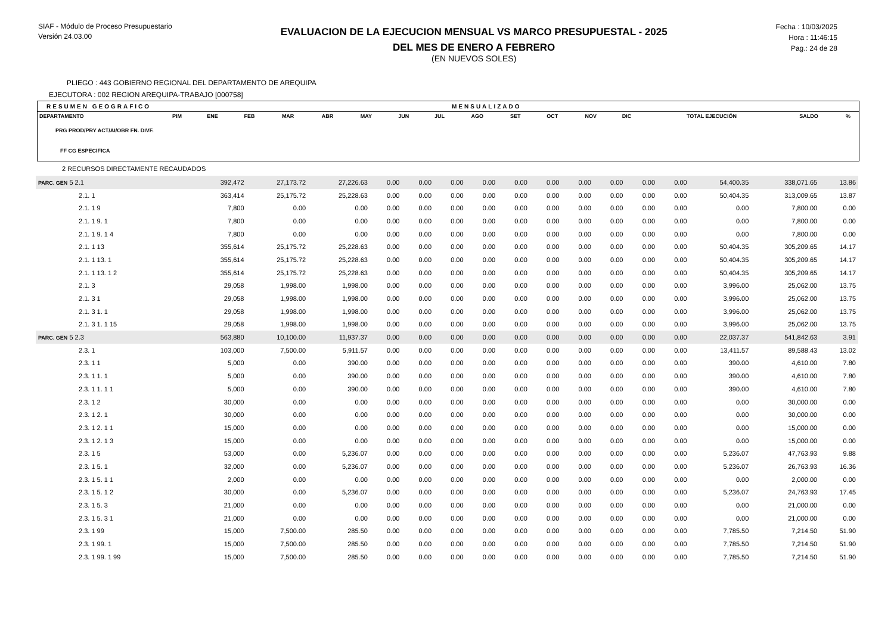SIAF - Módulo de Proceso Presupuestario
Versión 24.03.00
EVALUACION DE LA EJECUCION MENSUAL VS MARCO PRESUPUESTAL - 2025
DEL MES DE ENERO A FEBRERO
(EN NUEVOS SOLES)
Fecha : 10/03/2025
Hora : 11:46:15
Pag.: 24 de 28
PLIEGO : 443 GOBIERNO REGIONAL DEL DEPARTAMENTO DE AREQUIPA
EJECUTORA : 002 REGION AREQUIPA-TRABAJO [000758]
RESUMEN GEOGRAFICO MENSUALIZADO
| DEPARTAMENTO | PIM | ENE | FEB | MAR | ABR | MAY | JUN | JUL | AGO | SET | OCT | NOV | DIC | TOTAL EJECUCIÓN | SALDO | % |
| PRG PROD/PRY ACT/AI/OBR FN. DIVF. | | | | | | | | | | | | | | | | |
| FF CG ESPECIFICA | | | | | | | | | | | | | | | | |
2 RECURSOS DIRECTAMENTE RECAUDADOS
| PARC. GEN 5 2.1 | 392,472 | 27,173.72 | 27,226.63 | 0.00 | 0.00 | 0.00 | 0.00 | 0.00 | 0.00 | 0.00 | 0.00 | 0.00 | 0.00 | 54,400.35 | 338,071.65 | 13.86 |
| 2.1. 1 | 363,414 | 25,175.72 | 25,228.63 | 0.00 | 0.00 | 0.00 | 0.00 | 0.00 | 0.00 | 0.00 | 0.00 | 0.00 | 0.00 | 50,404.35 | 313,009.65 | 13.87 |
| 2.1. 1 9 | 7,800 | 0.00 | 0.00 | 0.00 | 0.00 | 0.00 | 0.00 | 0.00 | 0.00 | 0.00 | 0.00 | 0.00 | 0.00 | 0.00 | 7,800.00 | 0.00 |
| 2.1. 1 9. 1 | 7,800 | 0.00 | 0.00 | 0.00 | 0.00 | 0.00 | 0.00 | 0.00 | 0.00 | 0.00 | 0.00 | 0.00 | 0.00 | 0.00 | 7,800.00 | 0.00 |
| 2.1. 1 9. 1 4 | 7,800 | 0.00 | 0.00 | 0.00 | 0.00 | 0.00 | 0.00 | 0.00 | 0.00 | 0.00 | 0.00 | 0.00 | 0.00 | 0.00 | 7,800.00 | 0.00 |
| 2.1. 1 13 | 355,614 | 25,175.72 | 25,228.63 | 0.00 | 0.00 | 0.00 | 0.00 | 0.00 | 0.00 | 0.00 | 0.00 | 0.00 | 0.00 | 50,404.35 | 305,209.65 | 14.17 |
| 2.1. 1 13. 1 | 355,614 | 25,175.72 | 25,228.63 | 0.00 | 0.00 | 0.00 | 0.00 | 0.00 | 0.00 | 0.00 | 0.00 | 0.00 | 0.00 | 50,404.35 | 305,209.65 | 14.17 |
| 2.1. 1 13. 1 2 | 355,614 | 25,175.72 | 25,228.63 | 0.00 | 0.00 | 0.00 | 0.00 | 0.00 | 0.00 | 0.00 | 0.00 | 0.00 | 0.00 | 50,404.35 | 305,209.65 | 14.17 |
| 2.1. 3 | 29,058 | 1,998.00 | 1,998.00 | 0.00 | 0.00 | 0.00 | 0.00 | 0.00 | 0.00 | 0.00 | 0.00 | 0.00 | 0.00 | 3,996.00 | 25,062.00 | 13.75 |
| 2.1. 3 1 | 29,058 | 1,998.00 | 1,998.00 | 0.00 | 0.00 | 0.00 | 0.00 | 0.00 | 0.00 | 0.00 | 0.00 | 0.00 | 0.00 | 3,996.00 | 25,062.00 | 13.75 |
| 2.1. 3 1. 1 | 29,058 | 1,998.00 | 1,998.00 | 0.00 | 0.00 | 0.00 | 0.00 | 0.00 | 0.00 | 0.00 | 0.00 | 0.00 | 0.00 | 3,996.00 | 25,062.00 | 13.75 |
| 2.1. 3 1. 1 15 | 29,058 | 1,998.00 | 1,998.00 | 0.00 | 0.00 | 0.00 | 0.00 | 0.00 | 0.00 | 0.00 | 0.00 | 0.00 | 0.00 | 3,996.00 | 25,062.00 | 13.75 |
| PARC. GEN 5 2.3 | 563,880 | 10,100.00 | 11,937.37 | 0.00 | 0.00 | 0.00 | 0.00 | 0.00 | 0.00 | 0.00 | 0.00 | 0.00 | 0.00 | 22,037.37 | 541,842.63 | 3.91 |
| 2.3. 1 | 103,000 | 7,500.00 | 5,911.57 | 0.00 | 0.00 | 0.00 | 0.00 | 0.00 | 0.00 | 0.00 | 0.00 | 0.00 | 0.00 | 13,411.57 | 89,588.43 | 13.02 |
| 2.3. 1 1 | 5,000 | 0.00 | 390.00 | 0.00 | 0.00 | 0.00 | 0.00 | 0.00 | 0.00 | 0.00 | 0.00 | 0.00 | 0.00 | 390.00 | 4,610.00 | 7.80 |
| 2.3. 1 1. 1 | 5,000 | 0.00 | 390.00 | 0.00 | 0.00 | 0.00 | 0.00 | 0.00 | 0.00 | 0.00 | 0.00 | 0.00 | 0.00 | 390.00 | 4,610.00 | 7.80 |
| 2.3. 1 1. 1 1 | 5,000 | 0.00 | 390.00 | 0.00 | 0.00 | 0.00 | 0.00 | 0.00 | 0.00 | 0.00 | 0.00 | 0.00 | 0.00 | 390.00 | 4,610.00 | 7.80 |
| 2.3. 1 2 | 30,000 | 0.00 | 0.00 | 0.00 | 0.00 | 0.00 | 0.00 | 0.00 | 0.00 | 0.00 | 0.00 | 0.00 | 0.00 | 0.00 | 30,000.00 | 0.00 |
| 2.3. 1 2. 1 | 30,000 | 0.00 | 0.00 | 0.00 | 0.00 | 0.00 | 0.00 | 0.00 | 0.00 | 0.00 | 0.00 | 0.00 | 0.00 | 0.00 | 30,000.00 | 0.00 |
| 2.3. 1 2. 1 1 | 15,000 | 0.00 | 0.00 | 0.00 | 0.00 | 0.00 | 0.00 | 0.00 | 0.00 | 0.00 | 0.00 | 0.00 | 0.00 | 0.00 | 15,000.00 | 0.00 |
| 2.3. 1 2. 1 3 | 15,000 | 0.00 | 0.00 | 0.00 | 0.00 | 0.00 | 0.00 | 0.00 | 0.00 | 0.00 | 0.00 | 0.00 | 0.00 | 0.00 | 15,000.00 | 0.00 |
| 2.3. 1 5 | 53,000 | 0.00 | 5,236.07 | 0.00 | 0.00 | 0.00 | 0.00 | 0.00 | 0.00 | 0.00 | 0.00 | 0.00 | 0.00 | 5,236.07 | 47,763.93 | 9.88 |
| 2.3. 1 5. 1 | 32,000 | 0.00 | 5,236.07 | 0.00 | 0.00 | 0.00 | 0.00 | 0.00 | 0.00 | 0.00 | 0.00 | 0.00 | 0.00 | 5,236.07 | 26,763.93 | 16.36 |
| 2.3. 1 5. 1 1 | 2,000 | 0.00 | 0.00 | 0.00 | 0.00 | 0.00 | 0.00 | 0.00 | 0.00 | 0.00 | 0.00 | 0.00 | 0.00 | 0.00 | 2,000.00 | 0.00 |
| 2.3. 1 5. 1 2 | 30,000 | 0.00 | 5,236.07 | 0.00 | 0.00 | 0.00 | 0.00 | 0.00 | 0.00 | 0.00 | 0.00 | 0.00 | 0.00 | 5,236.07 | 24,763.93 | 17.45 |
| 2.3. 1 5. 3 | 21,000 | 0.00 | 0.00 | 0.00 | 0.00 | 0.00 | 0.00 | 0.00 | 0.00 | 0.00 | 0.00 | 0.00 | 0.00 | 0.00 | 21,000.00 | 0.00 |
| 2.3. 1 5. 3 1 | 21,000 | 0.00 | 0.00 | 0.00 | 0.00 | 0.00 | 0.00 | 0.00 | 0.00 | 0.00 | 0.00 | 0.00 | 0.00 | 0.00 | 21,000.00 | 0.00 |
| 2.3. 1 99 | 15,000 | 7,500.00 | 285.50 | 0.00 | 0.00 | 0.00 | 0.00 | 0.00 | 0.00 | 0.00 | 0.00 | 0.00 | 0.00 | 7,785.50 | 7,214.50 | 51.90 |
| 2.3. 1 99. 1 | 15,000 | 7,500.00 | 285.50 | 0.00 | 0.00 | 0.00 | 0.00 | 0.00 | 0.00 | 0.00 | 0.00 | 0.00 | 0.00 | 7,785.50 | 7,214.50 | 51.90 |
| 2.3. 1 99. 1 99 | 15,000 | 7,500.00 | 285.50 | 0.00 | 0.00 | 0.00 | 0.00 | 0.00 | 0.00 | 0.00 | 0.00 | 0.00 | 0.00 | 7,785.50 | 7,214.50 | 51.90 |